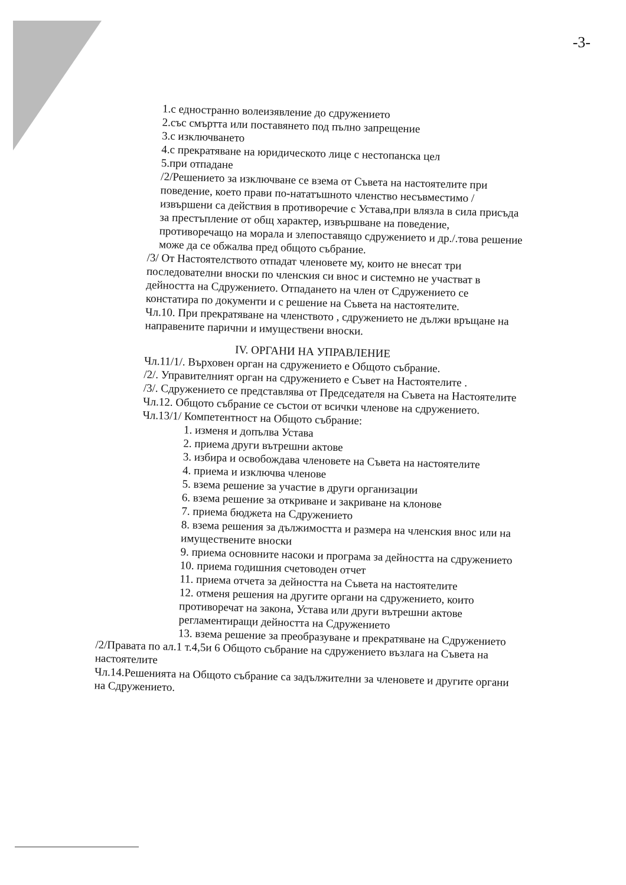-3-
1.с едностранно волеизявление до сдружението
2.със смъртта или поставянето под пълно запрещение
3.с изключването
4.с прекратяване на юридическото лице с нестопанска цел
5.при отпадане
/2/Решението за изключване се взема от Съвета на настоятелите при поведение, което прави по-нататъшното членство несъвместимо /извършени са действия в противоречие с Устава,при влязла в сила присъда за престъпление от общ характер, извършване на поведение, противоречащо на морала и злепоставящо сдружението и др./.това решение може да се обжалва пред общото събрание.
/3/ От Настоятелството отпадат членовете му, които не внесат три последователни вноски по членския си внос и системно не участват в дейността на Сдружението. Отпадането на член от Сдружението се констатира по документи и с решение на Съвета на настоятелите.
Чл.10. При прекратяване на членството , сдружението не дължи връщане на направените парични и имуществени вноски.
IV. ОРГАНИ НА УПРАВЛЕНИЕ
Чл.11/1/. Върховен орган на сдружението е Общото събрание.
/2/. Управителният орган на сдружението е Съвет на Настоятелите .
/3/. Сдружението се представлява от Председателя на Съвета на Настоятелите
Чл.12. Общото събрание се състои от всички членове на сдружението.
Чл.13/1/ Компетентност на Общото събрание:
1. изменя и допълва Устава
2. приема други вътрешни актове
3. избира и освобождава членовете на Съвета на настоятелите
4. приема и изключва членове
5. взема решение за участие в други организации
6. взема решение за откриване и закриване на клонове
7. приема бюджета на Сдружението
8. взема решения за дължимостта и размера на членския внос или на имуществените вноски
9. приема основните насоки и програма за дейността на сдружението
10. приема годишния счетоводен отчет
11. приема отчета за дейността на Съвета на настоятелите
12. отменя решения на другите органи на сдружението, които противоречат на закона, Устава или други вътрешни актове регламентиращи дейността на Сдружението
13. взема решение за преобразуване и прекратяване на Сдружението
/2/Правата по ал.1 т.4,5и 6 Общото събрание на сдружението възлага на Съвета на настоятелите
Чл.14.Решенията на Общото събрание са задължителни за членовете и другите органи на Сдружението.